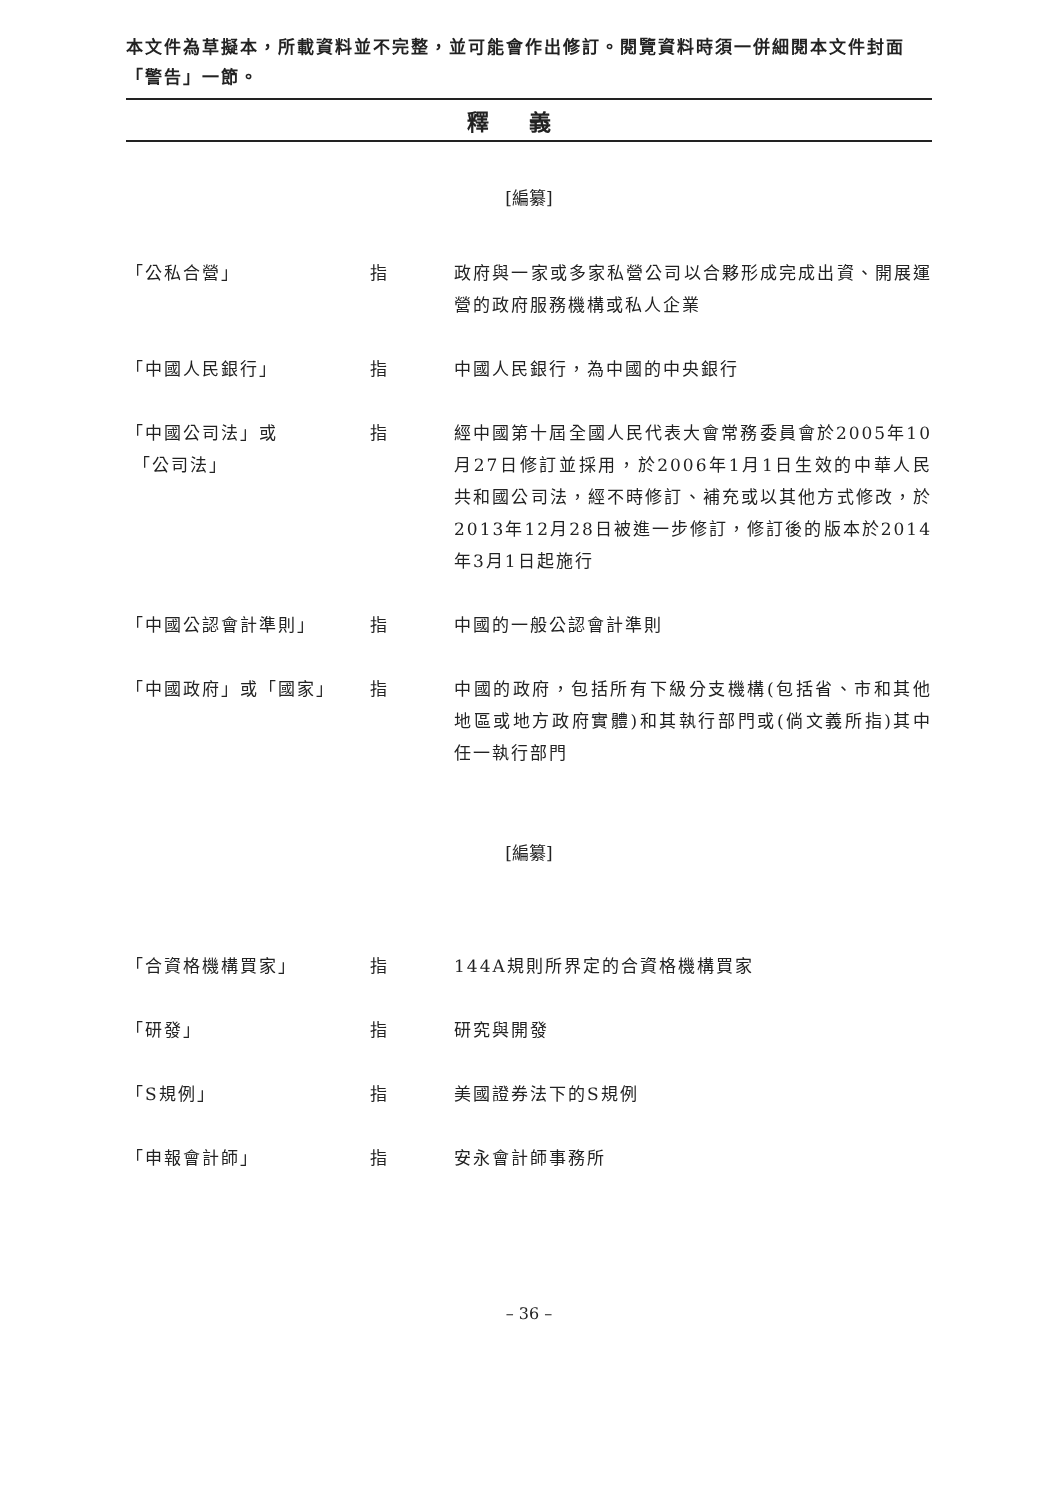本文件為草擬本，所載資料並不完整，並可能會作出修訂。閱覽資料時須一併細閱本文件封面「警告」一節。
釋義
[編纂]
「公私合營」 指 政府與一家或多家私營公司以合夥形成完成出資、開展運營的政府服務機構或私人企業
「中國人民銀行」 指 中國人民銀行，為中國的中央銀行
「中國公司法」或
「公司法」
指 經中國第十屆全國人民代表大會常務委員會於2005年10月27日修訂並採用，於2006年1月1日生效的中華人民共和國公司法，經不時修訂、補充或以其他方式修改，於2013年12月28日被進一步修訂，修訂後的版本於2014年3月1日起施行
「中國公認會計準則」 指 中國的一般公認會計準則
「中國政府」或「國家」 指 中國的政府，包括所有下級分支機構(包括省、市和其他地區或地方政府實體)和其執行部門或(倘文義所指)其中任一執行部門
[編纂]
「合資格機構買家」 指 144A規則所界定的合資格機構買家
「研發」 指 研究與開發
「S規例」 指 美國證券法下的S規例
「申報會計師」 指 安永會計師事務所
– 36 –